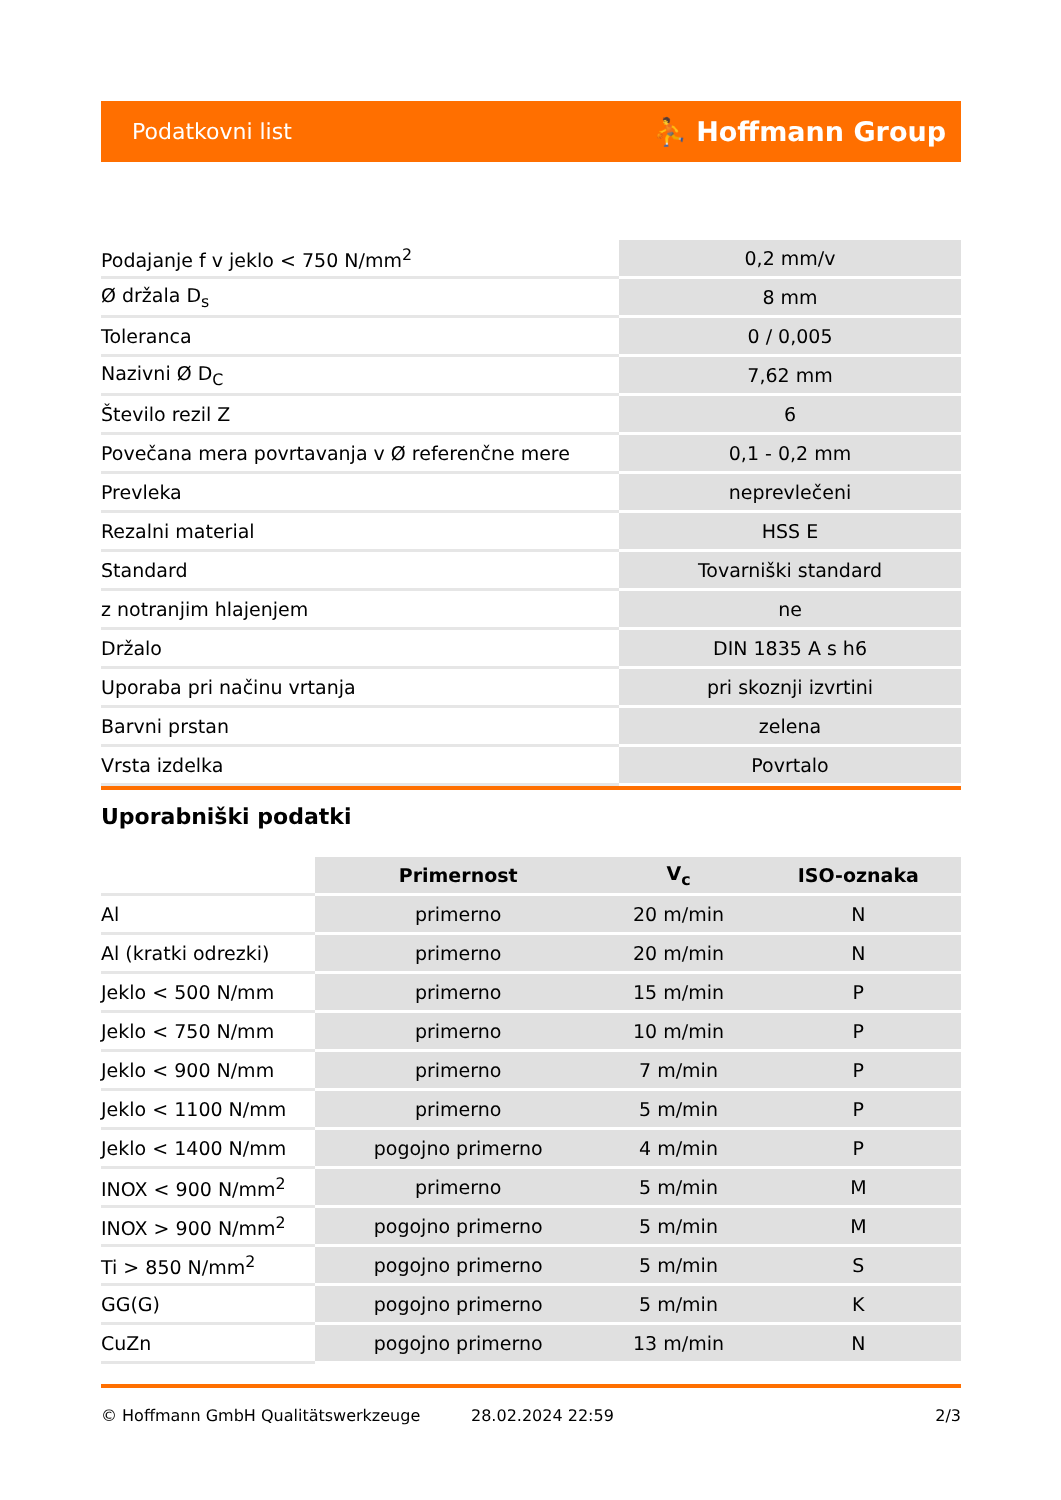Podatkovni list ⛹ Hoffmann Group
| Podajanje f v jeklo < 750 N/mm<sup>2</sup> | 0,2 mm/v |
| Ø držala D<sub>s</sub> | 8 mm |
| Toleranca | 0 / 0,005 |
| Nazivni Ø D<sub>C</sub> | 7,62 mm |
| Število rezil Z | 6 |
| Povečana mera povrtavanja v Ø referenčne mere | 0,1 - 0,2 mm |
| Prevleka | neprevlečeni |
| Rezalni material | HSS E |
| Standard | Tovarniški standard |
| z notranjim hlajenjem | ne |
| Držalo | DIN 1835 A s h6 |
| Uporaba pri načinu vrtanja | pri skoznji izvrtini |
| Barvni prstan | zelena |
| Vrsta izdelka | Povrtalo |
Uporabniški podatki
| | Primernost | V<sub>c</sub> | ISO-oznaka |
| --- | --- | --- | --- |
| Al | primerno | 20 m/min | N |
| Al (kratki odrezki) | primerno | 20 m/min | N |
| Jeklo < 500 N/mm | primerno | 15 m/min | P |
| Jeklo < 750 N/mm | primerno | 10 m/min | P |
| Jeklo < 900 N/mm | primerno | 7 m/min | P |
| Jeklo < 1100 N/mm | primerno | 5 m/min | P |
| Jeklo < 1400 N/mm | pogojno primerno | 4 m/min | P |
| INOX < 900 N/mm<sup>2</sup> | primerno | 5 m/min | M |
| INOX > 900 N/mm<sup>2</sup> | pogojno primerno | 5 m/min | M |
| Ti > 850 N/mm<sup>2</sup> | pogojno primerno | 5 m/min | S |
| GG(G) | pogojno primerno | 5 m/min | K |
| CuZn | pogojno primerno | 13 m/min | N |
© Hoffmann GmbH Qualitätswerkzeuge 28.02.2024 22:59 2/3